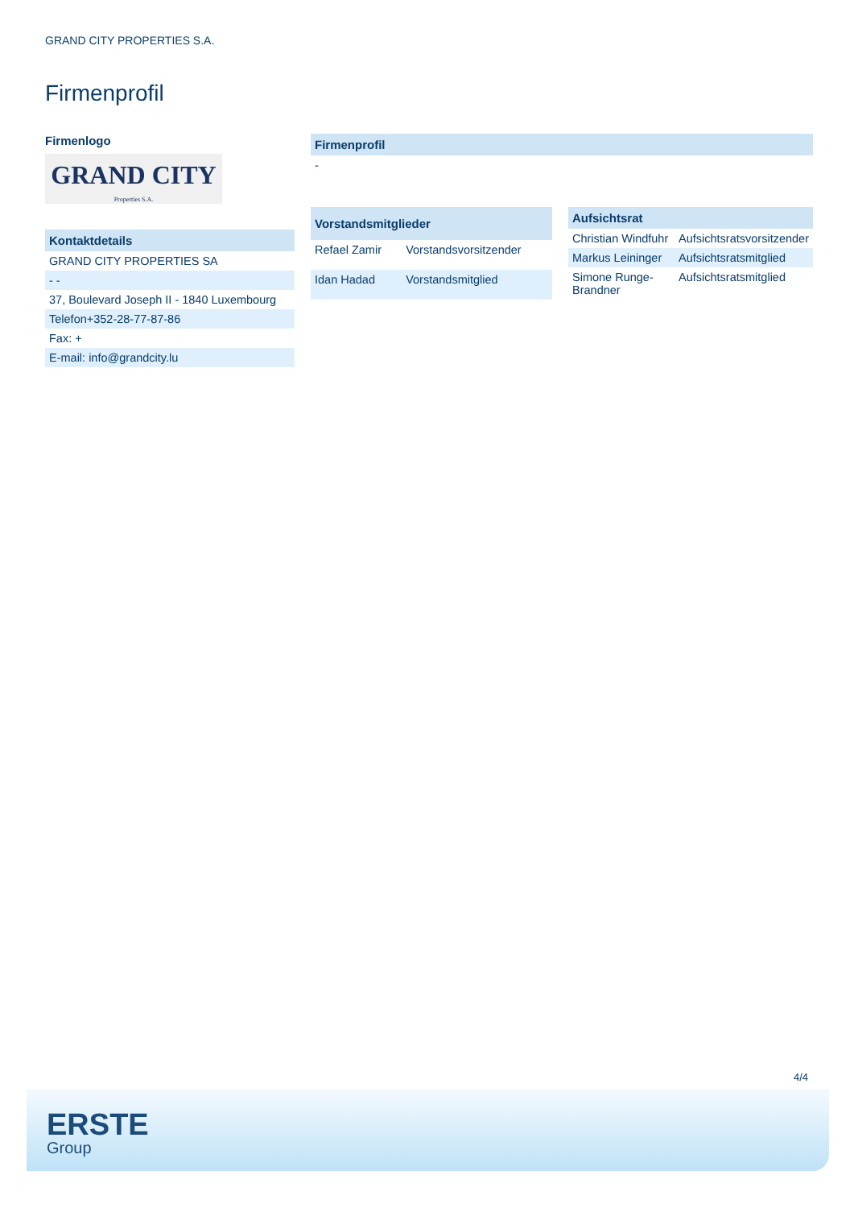GRAND CITY PROPERTIES S.A.
Firmenprofil
Firmenlogo
GRAND CITY
Properties S.A.
| Kontaktdetails |
| --- |
| GRAND CITY PROPERTIES SA |
| - - |
| 37, Boulevard Joseph II - 1840 Luxembourg |
| Telefon+352-28-77-87-86 |
| Fax: + |
| E-mail: info@grandcity.lu |
| Firmenprofil |
| --- |
| - |
| Vorstandsmitglieder | |
| --- | --- |
| Refael Zamir | Vorstandsvorsitzender |
| Idan Hadad | Vorstandsmitglied |
| Aufsichtsrat | |
| --- | --- |
| Christian Windfuhr | Aufsichtsratsvorsitzender |
| Markus Leininger | Aufsichtsratsmitglied |
| Simone Runge-Brandner | Aufsichtsratsmitglied |
4/4
ERSTE
Group